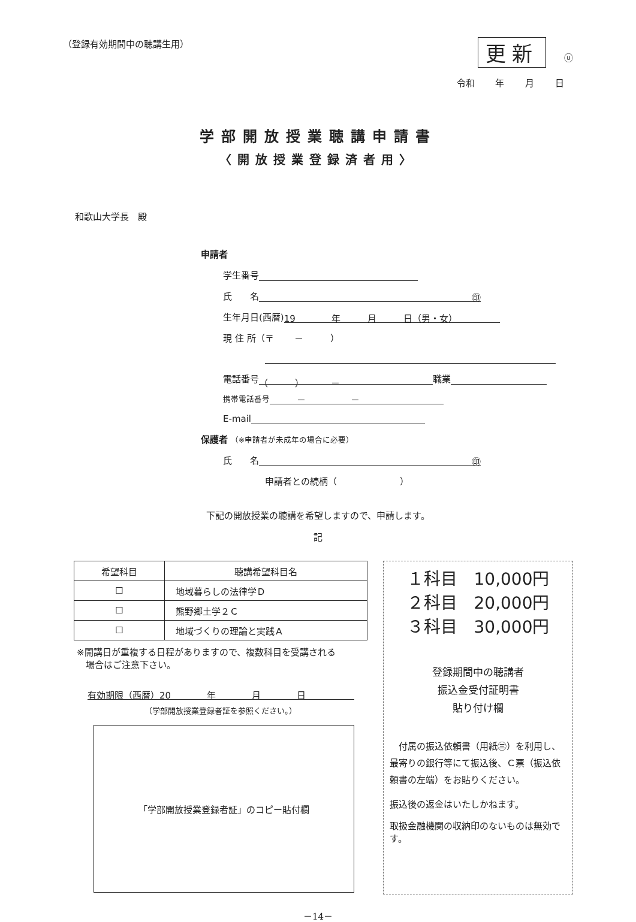（登録有効期間中の聴講生用） 更新　　ⓤ
令和 年 月 日
学部開放授業聴講申請書
〈開放授業登録済者用〉
和歌山大学長　殿
申請者
学生番号
氏　　名 ㊞
生年月日(西暦) 19　　　　年　　　月　　　日（男・女）
現 住 所（〒　　 －　　　）
電話番号 （　　　）　　　－ 職業
携帯電話番号　　　－　　　　　－
E-mail
保護者 （※申請者が未成年の場合に必要）
氏　　名 ㊞
申請者との続柄（　　　　　　　）
下記の開放授業の聴講を希望しますので、申請します。
記
| 希望科目 | 聴講希望科目名 |
| --- | --- |
| ☐ | 地域暮らしの法律学Ｄ |
| ☐ | 熊野郷土学２Ｃ |
| ☐ | 地域づくりの理論と実践Ａ |
※開講日が重複する日程がありますので、複数科目を受講される
　場合はご注意下さい。
有効期限（西暦）20　　　　年　　　　月　　　　日
（学部開放授業登録者証を参照ください。）
「学部開放授業登録者証」のコピー貼付欄
１科目　10,000円
２科目　20,000円
３科目　30,000円
登録期間中の聴講者
振込金受付証明書
貼り付け欄
　付属の振込依頼書（用紙㊂）を利用し、最寄りの銀行等にて振込後、Ｃ票（振込依頼書の左端）をお貼りください。
振込後の返金はいたしかねます。
取扱金融機関の収納印のないものは無効です。
－14－